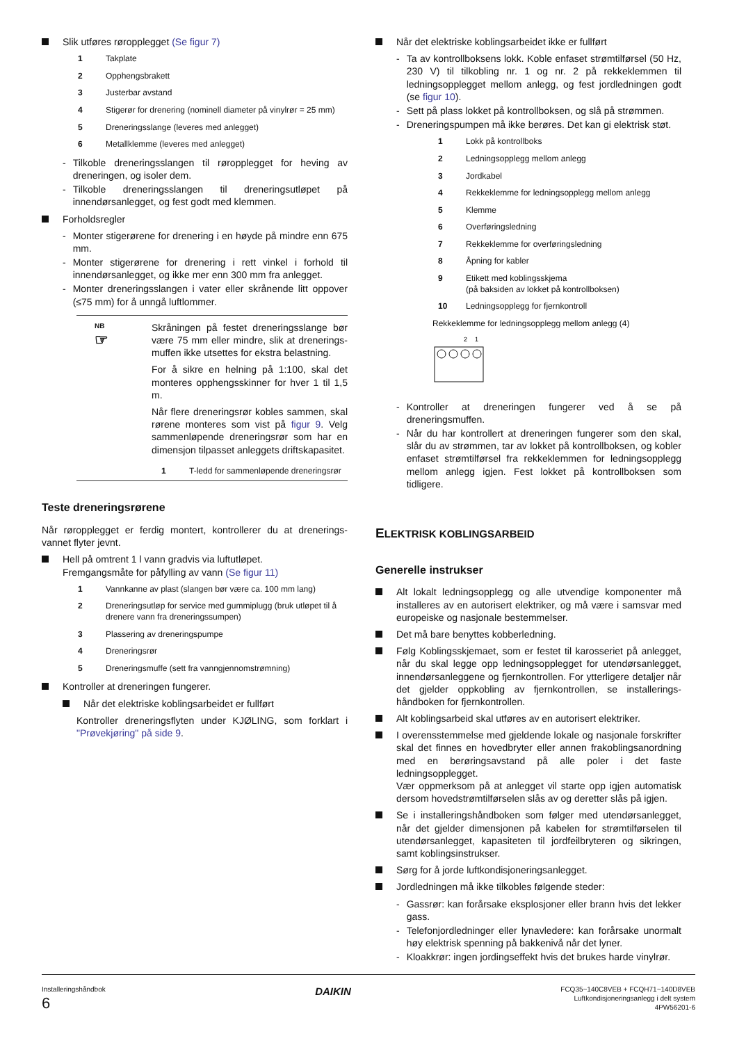Slik utføres røropplegget (Se figur 7)
1 Takplate
2 Opphengsbrakett
3 Justerbar avstand
4 Stigerør for drenering (nominell diameter på vinylrør = 25 mm)
5 Dreneringsslange (leveres med anlegget)
6 Metallklemme (leveres med anlegget)
- Tilkoble dreneringsslangen til røropplegget for heving av dreneringen, og isoler dem.
- Tilkoble dreneringsslangen til dreneringsutløpet på innendørsanlegget, og fest godt med klemmen.
Forholdsregler
- Monter stigerørene for drenering i en høyde på mindre enn 675 mm.
- Monter stigerørene for drenering i rett vinkel i forhold til innendørsanlegget, og ikke mer enn 300 mm fra anlegget.
- Monter dreneringsslangen i vater eller skrånende litt oppover (≤75 mm) for å unngå luftlommer.
NB
☞
Skråningen på festet dreneringsslange bør være 75 mm eller mindre, slik at drenerings-muffen ikke utsettes for ekstra belastning.
For å sikre en helning på 1:100, skal det monteres opphengsskinner for hver 1 til 1,5 m.
Når flere dreneringsrør kobles sammen, skal rørene monteres som vist på figur 9. Velg sammenløpende dreneringsrør som har en dimensjon tilpasset anleggets driftskapasitet.
1 T-ledd for sammenløpende dreneringsrør
Teste dreneringsrørene
Når røropplegget er ferdig montert, kontrollerer du at drenerings-vannet flyter jevnt.
Hell på omtrent 1 l vann gradvis via luftutløpet.
Fremgangsmåte for påfylling av vann (Se figur 11)
1 Vannkanne av plast (slangen bør være ca. 100 mm lang)
2 Dreneringsutløp for service med gummiplugg (bruk utløpet til å drenere vann fra dreneringssumpen)
3 Plassering av dreneringspumpe
4 Dreneringsrør
5 Dreneringsmuffe (sett fra vanngjennomstrømning)
Kontroller at dreneringen fungerer.
Når det elektriske koblingsarbeidet er fullført
Kontroller dreneringsflyten under KJØLING, som forklart i "Prøvekjøring" på side 9.
Når det elektriske koblingsarbeidet ikke er fullført
- Ta av kontrollboksens lokk. Koble enfaset strømtilførsel (50 Hz, 230 V) til tilkobling nr. 1 og nr. 2 på rekkeklemmen til ledningsopplegget mellom anlegg, og fest jordledningen godt (se figur 10).
- Sett på plass lokket på kontrollboksen, og slå på strømmen.
- Dreneringspumpen må ikke berøres. Det kan gi elektrisk støt.
1 Lokk på kontrollboks
2 Ledningsopplegg mellom anlegg
3 Jordkabel
4 Rekkeklemme for ledningsopplegg mellom anlegg
5 Klemme
6 Overføringsledning
7 Rekkeklemme for overføringsledning
8 Åpning for kabler
9 Etikett med koblingsskjema
(på baksiden av lokket på kontrollboksen)
10 Ledningsopplegg for fjernkontroll
Rekkeklemme for ledningsopplegg mellom anlegg (4)
2
1
- Kontroller at dreneringen fungerer ved å se på dreneringsmuffen.
- Når du har kontrollert at dreneringen fungerer som den skal, slår du av strømmen, tar av lokket på kontrollboksen, og kobler enfaset strømtilførsel fra rekkeklemmen for ledningsopplegg mellom anlegg igjen. Fest lokket på kontrollboksen som tidligere.
ELEKTRISK KOBLINGSARBEID
Generelle instrukser
Alt lokalt ledningsopplegg og alle utvendige komponenter må installeres av en autorisert elektriker, og må være i samsvar med europeiske og nasjonale bestemmelser.
Det må bare benyttes kobberledning.
Følg Koblingsskjemaet, som er festet til karosseriet på anlegget, når du skal legge opp ledningsopplegget for utendørsanlegget, innendørsanleggene og fjernkontrollen. For ytterligere detaljer når det gjelder oppkobling av fjernkontrollen, se installerings-håndboken for fjernkontrollen.
Alt koblingsarbeid skal utføres av en autorisert elektriker.
I overensstemmelse med gjeldende lokale og nasjonale forskrifter skal det finnes en hovedbryter eller annen frakoblingsanordning med en berøringsavstand på alle poler i det faste ledningsopplegget.
Vær oppmerksom på at anlegget vil starte opp igjen automatisk dersom hovedstrømtilførselen slås av og deretter slås på igjen.
Se i installeringshåndboken som følger med utendørsanlegget, når det gjelder dimensjonen på kabelen for strømtilførselen til utendørsanlegget, kapasiteten til jordfeilbryteren og sikringen, samt koblingsinstrukser.
Sørg for å jorde luftkondisjoneringsanlegget.
Jordledningen må ikke tilkobles følgende steder:
- Gassrør: kan forårsake eksplosjoner eller brann hvis det lekker gass.
- Telefonjordledninger eller lynavledere: kan forårsake unormalt høy elektrisk spenning på bakkenivå når det lyner.
- Kloakkrør: ingen jordingseffekt hvis det brukes harde vinylrør.
Installeringshåndbok
6
DAIKIN
FCQ35~140C8VEB + FCQH71~140D8VEB
Luftkondisjoneringsanlegg i delt system
4PW56201-6